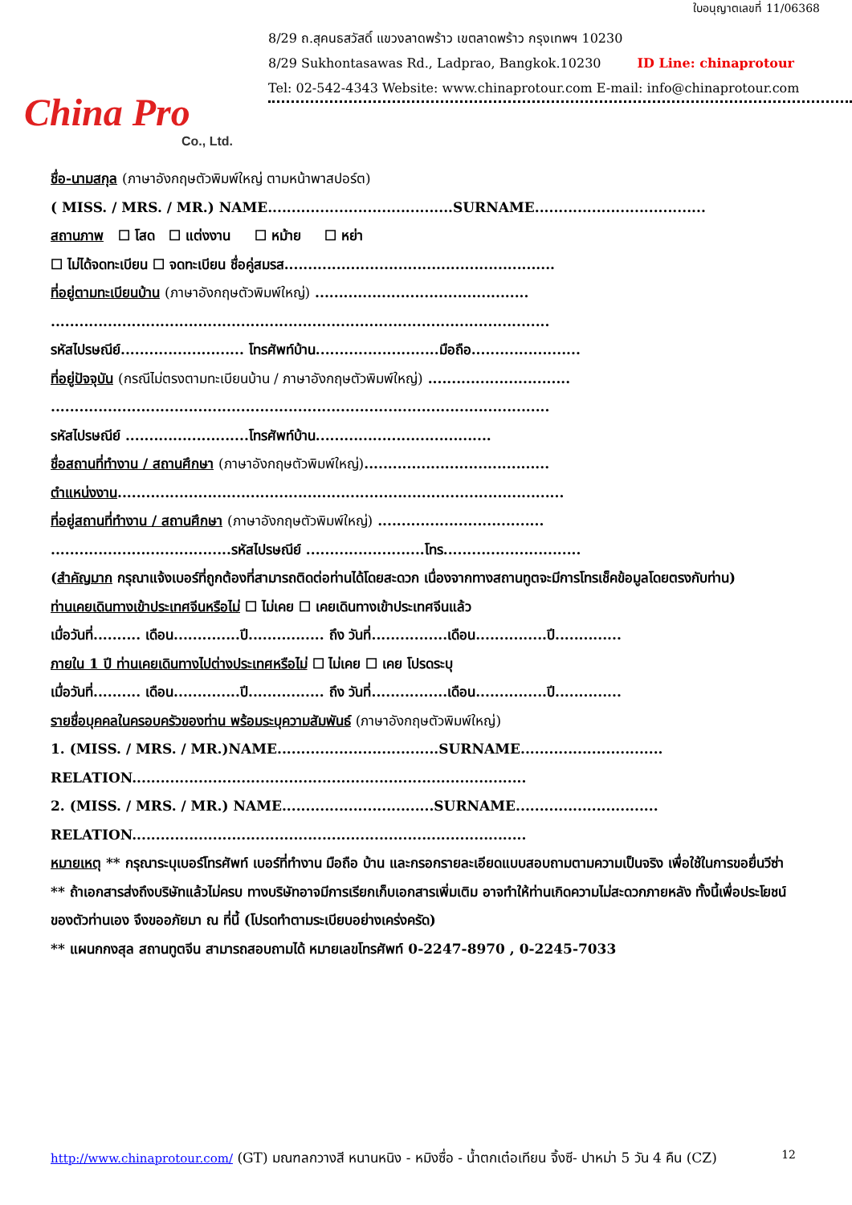ใบอนุญาตเลขที่ 11/06368
China Pro
Co., Ltd.
8/29 ถ.สุคนธสวัสดิ์ แขวงลาดพร้าว เขตลาดพร้าว กรุงเทพฯ 10230
8/29 Sukhontasawas Rd., Ladprao, Bangkok.10230 ID Line: chinaprotour
Tel: 02-542-4343 Website: www.chinaprotour.com E-mail: info@chinaprotour.com
ชื่อ-นามสกุล (ภาษาอังกฤษตัวพิมพ์ใหญ่ ตามหน้าพาสปอร์ต)
( MISS. / MRS. / MR.) NAME.......................................SURNAME....................................
สถานภาพ ☐ โสด ☐ แต่งงาน ☐ หม้าย ☐ หย่า
☐ ไม่ได้จดทะเบียน ☐ จดทะเบียน ชื่อคู่สมรส.........................................................
ที่อยู่ตามทะเบียนบ้าน (ภาษาอังกฤษตัวพิมพ์ใหญ่) .............................................
.........................................................................................................
รหัสไปรษณีย์.......................... โทรศัพท์บ้าน..........................มือถือ.......................
ที่อยู่ปัจจุบัน (กรณีไม่ตรงตามทะเบียนบ้าน / ภาษาอังกฤษตัวพิมพ์ใหญ่) ..............................
.........................................................................................................
รหัสไปรษณีย์ ..........................โทรศัพท์บ้าน.....................................
ชื่อสถานที่ทำงาน / สถานศึกษา (ภาษาอังกฤษตัวพิมพ์ใหญ่).......................................
ตำแหน่งงาน..............................................................................................
ที่อยู่สถานที่ทำงาน / สถานศึกษา (ภาษาอังกฤษตัวพิมพ์ใหญ่) ...................................
......................................รหัสไปรษณีย์ .........................โทร.............................
(สำคัญมาก กรุณาแจ้งเบอร์ที่ถูกต้องที่สามารถติดต่อท่านได้โดยสะดวก เนื่องจากทางสถานทูตจะมีการโทรเช็คข้อมูลโดยตรงกับท่าน)
ท่านเคยเดินทางเข้าประเทศจีนหรือไม่ ☐ ไม่เคย ☐ เคยเดินทางเข้าประเทศจีนแล้ว
เมื่อวันที่.......... เดือน..............ปี................ ถึง วันที่................เดือน...............ปี..............
ภายใน 1 ปี ท่านเคยเดินทางไปต่างประเทศหรือไม่ ☐ ไม่เคย ☐ เคย โปรดระบุ
เมื่อวันที่.......... เดือน..............ปี................ ถึง วันที่................เดือน...............ปี..............
รายชื่อบุคคลในครอบครัวของท่าน พร้อมระบุความสัมพันธ์ (ภาษาอังกฤษตัวพิมพ์ใหญ่)
1. (MISS. / MRS. / MR.)NAME..................................SURNAME..............................
RELATION...................................................................................
2. (MISS. / MRS. / MR.) NAME................................SURNAME..............................
RELATION...................................................................................
หมายเหตุ ** กรุณาระบุเบอร์โทรศัพท์ เบอร์ที่ทำงาน มือถือ บ้าน และกรอกรายละเอียดแบบสอบถามตามความเป็นจริง เพื่อใช้ในการขอยื่นวีซ่า
** ถ้าเอกสารส่งถึงบริษัทแล้วไม่ครบ ทางบริษัทอาจมีการเรียกเก็บเอกสารเพิ่มเติม อาจทำให้ท่านเกิดความไม่สะดวกภายหลัง ทั้งนี้เพื่อประโยชน์ของตัวท่านเอง จึงขออภัยมา ณ ที่นี้ (โปรดทำตามระเบียบอย่างเคร่งครัด)
** แผนกกงสุล สถานทูตจีน สามารถสอบถามได้ หมายเลขโทรศัพท์ 0-2247-8970 , 0-2245-7033
http://www.chinaprotour.com/ (GT) มณฑลกวางสี หนานหนิง - หมิงซื่อ - น้ำตกเต๋อเทียน จิ้งซี- ปาหม่า 5 วัน 4 คืน (CZ)
12